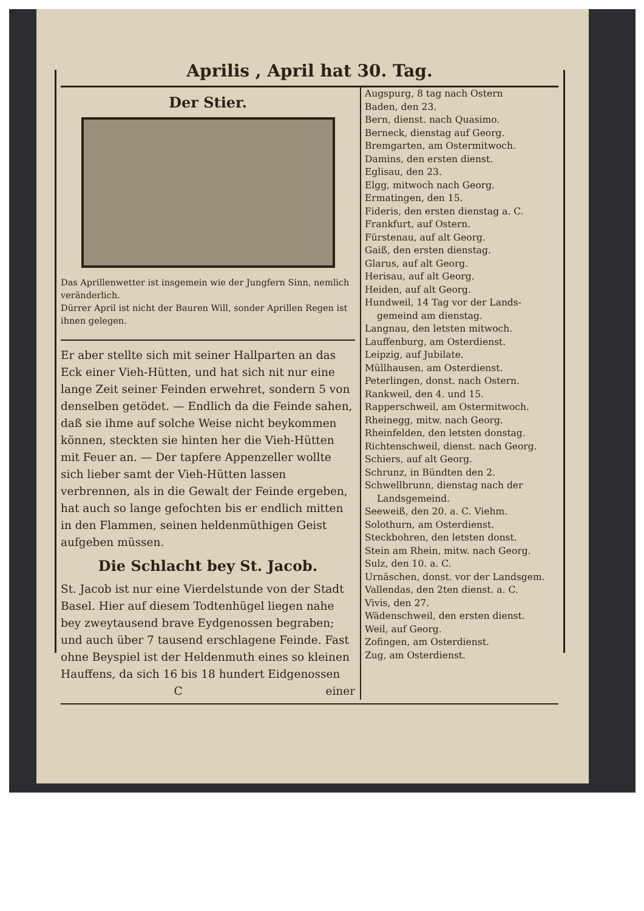Aprilis , April hat 30. Tag.
Der Stier.
Das Aprillenwetter ist insgemein wie der Jungfern Sinn, nemlich veränderlich.
Dürrer April ist nicht der Bauren Will, sonder Aprillen Regen ist ihnen gelegen.
Er aber stellte sich mit seiner Hallparten an das Eck einer Vieh-Hütten, und hat sich nit nur eine lange Zeit seiner Feinden erwehret, sondern 5 von denselben getödet. — Endlich da die Feinde sahen, daß sie ihme auf solche Weise nicht beykommen können, steckten sie hinten her die Vieh-Hütten mit Feuer an. — Der tapfere Appenzeller wollte sich lieber samt der Vieh-Hütten lassen verbrennen, als in die Gewalt der Feinde ergeben, hat auch so lange gefochten bis er endlich mitten in den Flammen, seinen heldenmüthigen Geist aufgeben müssen.
Die Schlacht bey St. Jacob.
St. Jacob ist nur eine Vierdelstunde von der Stadt Basel. Hier auf diesem Todtenhügel liegen nahe bey zweytausend brave Eydgenossen begraben; und auch über 7 tausend erschlagene Feinde. Fast ohne Beyspiel ist der Heldenmuth eines so kleinen Hauffens, da sich 16 bis 18 hundert Eidgenossen
C einer
Augspurg, 8 tag nach Ostern
Baden, den 23.
Bern, dienst. nach Quasimo.
Berneck, dienstag auf Georg.
Bremgarten, am Ostermitwoch.
Damins, den ersten dienst.
Eglisau, den 23.
Elgg, mitwoch nach Georg.
Ermatingen, den 15.
Fideris, den ersten dienstag a. C.
Frankfurt, auf Ostern.
Fürstenau, auf alt Georg.
Gaiß, den ersten dienstag.
Glarus, auf alt Georg.
Herisau, auf alt Georg.
Heiden, auf alt Georg.
Hundweil, 14 Tag vor der Lands-
gemeind am dienstag.
Langnau, den letsten mitwoch.
Lauffenburg, am Osterdienst.
Leipzig, auf Jubilate.
Müllhausen, am Osterdienst.
Peterlingen, donst. nach Ostern.
Rankweil, den 4. und 15.
Rapperschweil, am Ostermitwoch.
Rheinegg, mitw. nach Georg.
Rheinfelden, den letsten donstag.
Richtenschweil, dienst. nach Georg.
Schiers, auf alt Georg.
Schrunz, in Bündten den 2.
Schwellbrunn, dienstag nach der
Landsgemeind.
Seeweiß, den 20. a. C. Viehm.
Solothurn, am Osterdienst.
Steckbohren, den letsten donst.
Stein am Rhein, mitw. nach Georg.
Sulz, den 10. a. C.
Urnäschen, donst. vor der Landsgem.
Vallendas, den 2ten dienst. a. C.
Vivis, den 27.
Wädenschweil, den ersten dienst.
Weil, auf Georg.
Zofingen, am Osterdienst.
Zug, am Osterdienst.